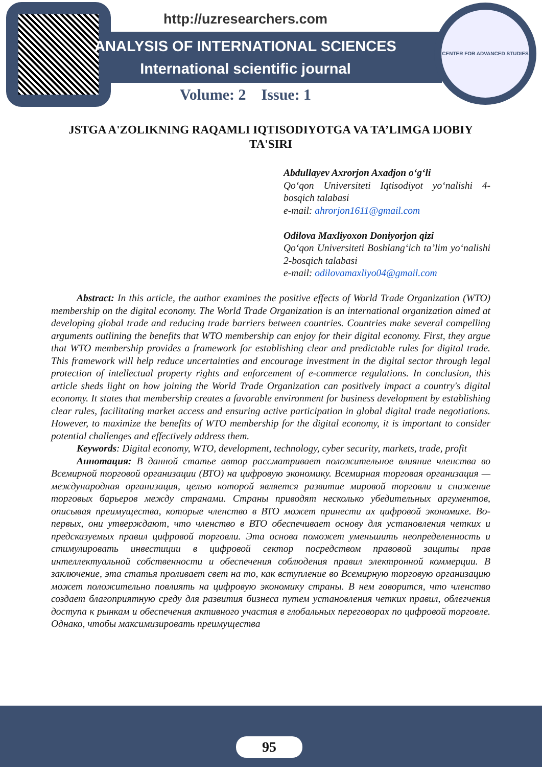CENTER FOR ADVANCED STUDIES
http://uzresearchers.com
ANALYSIS OF INTERNATIONAL SCIENCES
International scientific journal
Volume: 2 Issue: 1
JSTGA A'ZOLIKNING RAQAMLI IQTISODIYOTGA VA TA’LIMGA IJOBIY TA'SIRI
Abdullayev Axrorjon Axadjon o‘g‘li
Qo‘qon Universiteti Iqtisodiyot yo‘nalishi 4-bosqich talabasi
e-mail: ahrorjon1611@gmail.com
Odilova Maxliyoxon Doniyorjon qizi
Qo‘qon Universiteti Boshlang‘ich ta’lim yo‘nalishi 2-bosqich talabasi
e-mail: odilovamaxliyo04@gmail.com
Abstract: In this article, the author examines the positive effects of World Trade Organization (WTO) membership on the digital economy. The World Trade Organization is an international organization aimed at developing global trade and reducing trade barriers between countries. Countries make several compelling arguments outlining the benefits that WTO membership can enjoy for their digital economy. First, they argue that WTO membership provides a framework for establishing clear and predictable rules for digital trade. This framework will help reduce uncertainties and encourage investment in the digital sector through legal protection of intellectual property rights and enforcement of e-commerce regulations. In conclusion, this article sheds light on how joining the World Trade Organization can positively impact a country's digital economy. It states that membership creates a favorable environment for business development by establishing clear rules, facilitating market access and ensuring active participation in global digital trade negotiations. However, to maximize the benefits of WTO membership for the digital economy, it is important to consider potential challenges and effectively address them.
Keywords: Digital economy, WTO, development, technology, cyber security, markets, trade, profit
Аннотация: В данной статье автор рассматривает положительное влияние членства во Всемирной торговой организации (ВТО) на цифровую экономику. Всемирная торговая организация — международная организация, целью которой является развитие мировой торговли и снижение торговых барьеров между странами. Страны приводят несколько убедительных аргументов, описывая преимущества, которые членство в ВТО может принести их цифровой экономике. Во-первых, они утверждают, что членство в ВТО обеспечивает основу для установления четких и предсказуемых правил цифровой торговли. Эта основа поможет уменьшить неопределенность и стимулировать инвестиции в цифровой сектор посредством правовой защиты прав интеллектуальной собственности и обеспечения соблюдения правил электронной коммерции. В заключение, эта статья проливает свет на то, как вступление во Всемирную торговую организацию может положительно повлиять на цифровую экономику страны. В нем говорится, что членство создает благоприятную среду для развития бизнеса путем установления четких правил, облегчения доступа к рынкам и обеспечения активного участия в глобальных переговорах по цифровой торговле. Однако, чтобы максимизировать преимущества
95